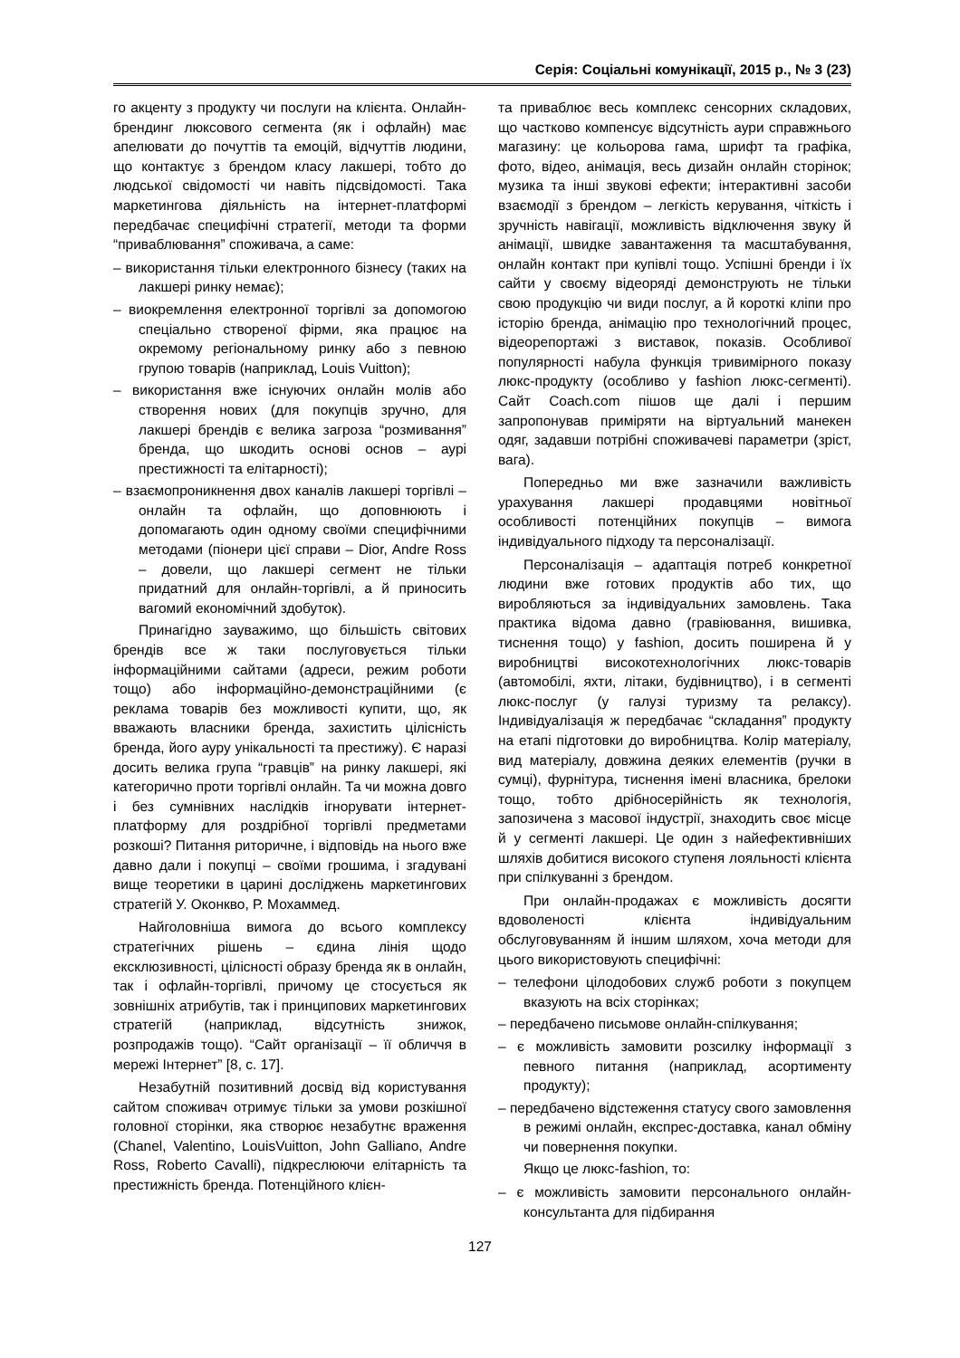Серія: Соціальні комунікації, 2015 р., № 3 (23)
го акценту з продукту чи послуги на клієнта. Онлайн-брендинг люксового сегмента (як і офлайн) має апелювати до почуттів та емоцій, відчуттів людини, що контактує з брендом класу лакшері, тобто до людської свідомості чи навіть підсвідомості. Така маркетингова діяльність на інтернет-платформі передбачає специфічні стратегії, методи та форми “приваблювання” споживача, а саме:
– використання тільки електронного бізнесу (таких на лакшері ринку немає);
– виокремлення електронної торгівлі за допомогою спеціально створеної фірми, яка працює на окремому регіональному ринку або з певною групою товарів (наприклад, Louis Vuitton);
– використання вже існуючих онлайн молів або створення нових (для покупців зручно, для лакшері брендів є велика загроза “розмивання” бренда, що шкодить основі основ – аурі престижності та елітарності);
– взаємопроникнення двох каналів лакшері торгівлі – онлайн та офлайн, що доповнюють і допомагають один одному своїми специфічними методами (піонери цієї справи – Dior, Andre Ross – довели, що лакшері сегмент не тільки придатний для онлайн-торгівлі, а й приносить вагомий економічний здобуток).
Принагідно зауважимо, що більшість світових брендів все ж таки послуговується тільки інформаційними сайтами (адреси, режим роботи тощо) або інформаційно-демонстраційними (є реклама товарів без можливості купити, що, як вважають власники бренда, захистить цілісність бренда, його ауру унікальності та престижу). Є наразі досить велика група “гравців” на ринку лакшері, які категорично проти торгівлі онлайн. Та чи можна довго і без сумнівних наслідків ігнорувати інтернет-платформу для роздрібної торгівлі предметами розкоші? Питання риторичне, і відповідь на нього вже давно дали і покупці – своїми грошима, і згадувані вище теоретики в царині досліджень маркетингових стратегій У. Оконкво, Р. Мохаммед.
Найголовніша вимога до всього комплексу стратегічних рішень – єдина лінія щодо ексклюзивності, цілісності образу бренда як в онлайн, так і офлайн-торгівлі, причому це стосується як зовнішніх атрибутів, так і принципових маркетингових стратегій (наприклад, відсутність знижок, розпродажів тощо). “Сайт організації – її обличчя в мережі Інтернет” [8, с. 17].
Незабутній позитивний досвід від користування сайтом споживач отримує тільки за умови розкішної головної сторінки, яка створює незабутнє враження (Chanel, Valentino, LouisVuitton, John Galliano, Andre Ross, Roberto Cavalli), підкреслюючи елітарність та престижність бренда. Потенційного клієн-
та приваблює весь комплекс сенсорних складових, що частково компенсує відсутність аури справжнього магазину: це кольорова гама, шрифт та графіка, фото, відео, анімація, весь дизайн онлайн сторінок; музика та інші звукові ефекти; інтерактивні засоби взаємодії з брендом – легкість керування, чіткість і зручність навігації, можливість відключення звуку й анімації, швидке завантаження та масштабування, онлайн контакт при купівлі тощо. Успішні бренди і їх сайти у своєму відеоряді демонструють не тільки свою продукцію чи види послуг, а й короткі кліпи про історію бренда, анімацію про технологічний процес, відеорепортажі з виставок, показів. Особливої популярності набула функція тривимірного показу люкс-продукту (особливо у fashion люкс-сегменті). Сайт Coach.com пішов ще далі і першим запропонував приміряти на віртуальний манекен одяг, задавши потрібні споживачеві параметри (зріст, вага).
Попередньо ми вже зазначили важливість урахування лакшері продавцями новітньої особливості потенційних покупців – вимога індивідуального підходу та персоналізації.
Персоналізація – адаптація потреб конкретної людини вже готових продуктів або тих, що виробляються за індивідуальних замовлень. Така практика відома давно (гравіювання, вишивка, тиснення тощо) у fashion, досить поширена й у виробництві високотехнологічних люкс-товарів (автомобілі, яхти, літаки, будівництво), і в сегменті люкс-послуг (у галузі туризму та релаксу). Індивідуалізація ж передбачає “складання” продукту на етапі підготовки до виробництва. Колір матеріалу, вид матеріалу, довжина деяких елементів (ручки в сумці), фурнітура, тиснення імені власника, брелоки тощо, тобто дрібносерійність як технологія, запозичена з масової індустрії, знаходить своє місце й у сегменті лакшері. Це один з найефективніших шляхів добитися високого ступеня лояльності клієнта при спілкуванні з брендом.
При онлайн-продажах є можливість досягти вдоволеності клієнта індивідуальним обслуговуванням й іншим шляхом, хоча методи для цього використовують специфічні:
– телефони цілодобових служб роботи з покупцем вказують на всіх сторінках;
– передбачено письмове онлайн-спілкування;
– є можливість замовити розсилку інформації з певного питання (наприклад, асортименту продукту);
– передбачено відстеження статусу свого замовлення в режимі онлайн, експрес-доставка, канал обміну чи повернення покупки.
Якщо це люкс-fashion, то:
– є можливість замовити персонального онлайн-консультанта для підбирання
127